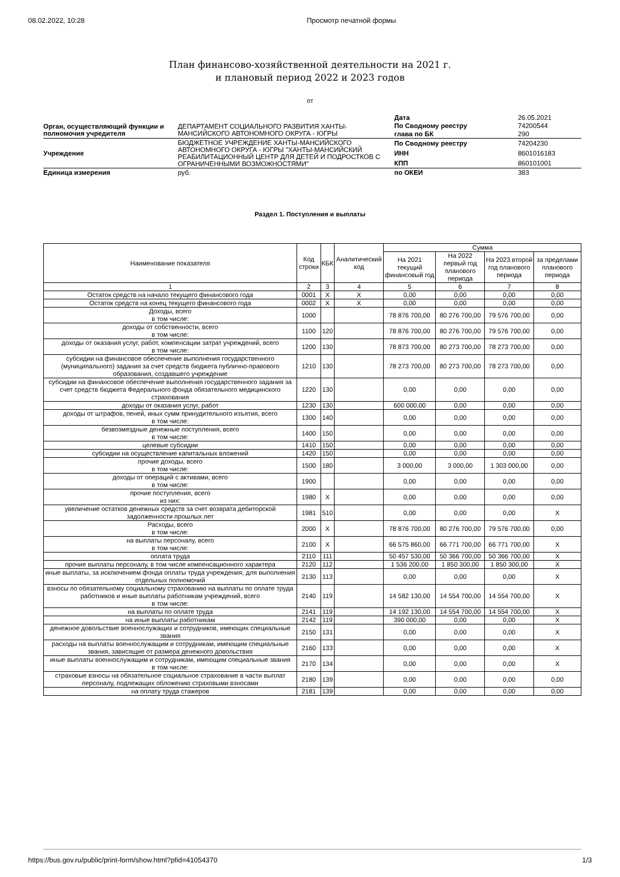08.02.2022, 10:28 Просмотр печатной формы
План финансово-хозяйственной деятельности на 2021 г.
и плановый период 2022 и 2023 годов
от
| | | Дата | 26.05.2021 |
| Орган, осуществляющий функции и полномочия учредителя | ДЕПАРТАМЕНТ СОЦИАЛЬНОГО РАЗВИТИЯ ХАНТЫ-МАНСИЙСКОГО АВТОНОМНОГО ОКРУГА - ЮГРЫ | По Сводному реестру | 74200544 |
| | | глава по БК | 290 |
| Учреждение | БЮДЖЕТНОЕ УЧРЕЖДЕНИЕ ХАНТЫ-МАНСИЙСКОГО АВТОНОМНОГО ОКРУГА - ЮГРЫ "ХАНТЫ-МАНСИЙСКИЙ РЕАБИЛИТАЦИОННЫЙ ЦЕНТР ДЛЯ ДЕТЕЙ И ПОДРОСТКОВ С ОГРАНИЧЕННЫМИ ВОЗМОЖНОСТЯМИ" | По Сводному реестру | 74204230 |
| | | ИНН | 8601016183 |
| | | КПП | 860101001 |
| Единица измерения | руб. | по ОКЕИ | 383 |
Раздел 1. Поступления и выплаты
| Наименование показателя | Код строки | КБК | Аналитический код | Сумма | | | |
| --- | --- | --- | --- | --- | --- | --- | --- |
| | | | | На 2021 текущий финансовый год | На 2022 первый год планового периода | На 2023 второй год планового периода | за пределами планового периода |
| 1 | 2 | 3 | 4 | 5 | 6 | 7 | 8 |
| Остаток средств на начало текущего финансового года | 0001 | X | X | 0,00 | 0,00 | 0,00 | 0,00 |
| Остаток средств на конец текущего финансового года | 0002 | X | X | 0,00 | 0,00 | 0,00 | 0,00 |
| Доходы, всего в том числе: | 1000 | | | 78 876 700,00 | 80 276 700,00 | 79 576 700,00 | 0,00 |
| доходы от собственности, всего в том числе: | 1100 | 120 | | 78 876 700,00 | 80 276 700,00 | 79 576 700,00 | 0,00 |
| доходы от оказания услуг, работ, компенсации затрат учреждений, всего в том числе: | 1200 | 130 | | 78 873 700,00 | 80 273 700,00 | 78 273 700,00 | 0,00 |
| субсидии на финансовое обеспечение выполнения государственного (муниципального) задания за счет средств бюджета публично-правового образования, создавшего учреждение | 1210 | 130 | | 78 273 700,00 | 80 273 700,00 | 78 273 700,00 | 0,00 |
| субсидии на финансовое обеспечение выполнения государственного задания за счет средств бюджета Федерального фонда обязательного медицинского страхования | 1220 | 130 | | 0,00 | 0,00 | 0,00 | 0,00 |
| доходы от оказания услуг, работ | 1230 | 130 | | 600 000,00 | 0,00 | 0,00 | 0,00 |
| доходы от штрафов, пеней, иных сумм принудительного изъятия, всего в том числе: | 1300 | 140 | | 0,00 | 0,00 | 0,00 | 0,00 |
| безвозмездные денежные поступления, всего в том числе: | 1400 | 150 | | 0,00 | 0,00 | 0,00 | 0,00 |
| целевые субсидии | 1410 | 150 | | 0,00 | 0,00 | 0,00 | 0,00 |
| субсидии на осуществление капитальных вложений | 1420 | 150 | | 0,00 | 0,00 | 0,00 | 0,00 |
| прочие доходы, всего в том числе: | 1500 | 180 | | 3 000,00 | 3 000,00 | 1 303 000,00 | 0,00 |
| доходы от операций с активами, всего в том числе: | 1900 | | | 0,00 | 0,00 | 0,00 | 0,00 |
| прочие поступления, всего из них: | 1980 | X | | 0,00 | 0,00 | 0,00 | 0,00 |
| увеличение остатков денежных средств за счет возврата дебиторской задолженности прошлых лет | 1981 | 510 | | 0,00 | 0,00 | 0,00 | X |
| Расходы, всего в том числе: | 2000 | X | | 78 876 700,00 | 80 276 700,00 | 79 576 700,00 | 0,00 |
| на выплаты персоналу, всего в том числе: | 2100 | X | | 66 575 860,00 | 66 771 700,00 | 66 771 700,00 | X |
| оплата труда | 2110 | 111 | | 50 457 530,00 | 50 366 700,00 | 50 366 700,00 | X |
| прочие выплаты персоналу, в том числе компенсационного характера | 2120 | 112 | | 1 536 200,00 | 1 850 300,00 | 1 850 300,00 | X |
| иные выплаты, за исключением фонда оплаты труда учреждения, для выполнения отдельных полномочий | 2130 | 113 | | 0,00 | 0,00 | 0,00 | X |
| взносы по обязательному социальному страхованию на выплаты по оплате труда работников и иные выплаты работникам учреждений, всего в том числе: | 2140 | 119 | | 14 582 130,00 | 14 554 700,00 | 14 554 700,00 | X |
| на выплаты по оплате труда | 2141 | 119 | | 14 192 130,00 | 14 554 700,00 | 14 554 700,00 | X |
| на иные выплаты работникам | 2142 | 119 | | 390 000,00 | 0,00 | 0,00 | X |
| денежное довольствие военнослужащих и сотрудников, имеющих специальные звания | 2150 | 131 | | 0,00 | 0,00 | 0,00 | X |
| расходы на выплаты военнослужащим и сотрудникам, имеющим специальные звания, зависящие от размера денежного довольствия | 2160 | 133 | | 0,00 | 0,00 | 0,00 | X |
| иные выплаты военнослужащим и сотрудникам, имеющим специальные звания в том числе: | 2170 | 134 | | 0,00 | 0,00 | 0,00 | X |
| страховые взносы на обязательное социальное страхование в части выплат персоналу, подлежащих обложению страховыми взносами | 2180 | 139 | | 0,00 | 0,00 | 0,00 | 0,00 |
| на оплату труда стажеров | 2181 | 139 | | 0,00 | 0,00 | 0,00 | 0,00 |
https://bus.gov.ru/public/print-form/show.html?pfid=41054370 1/3